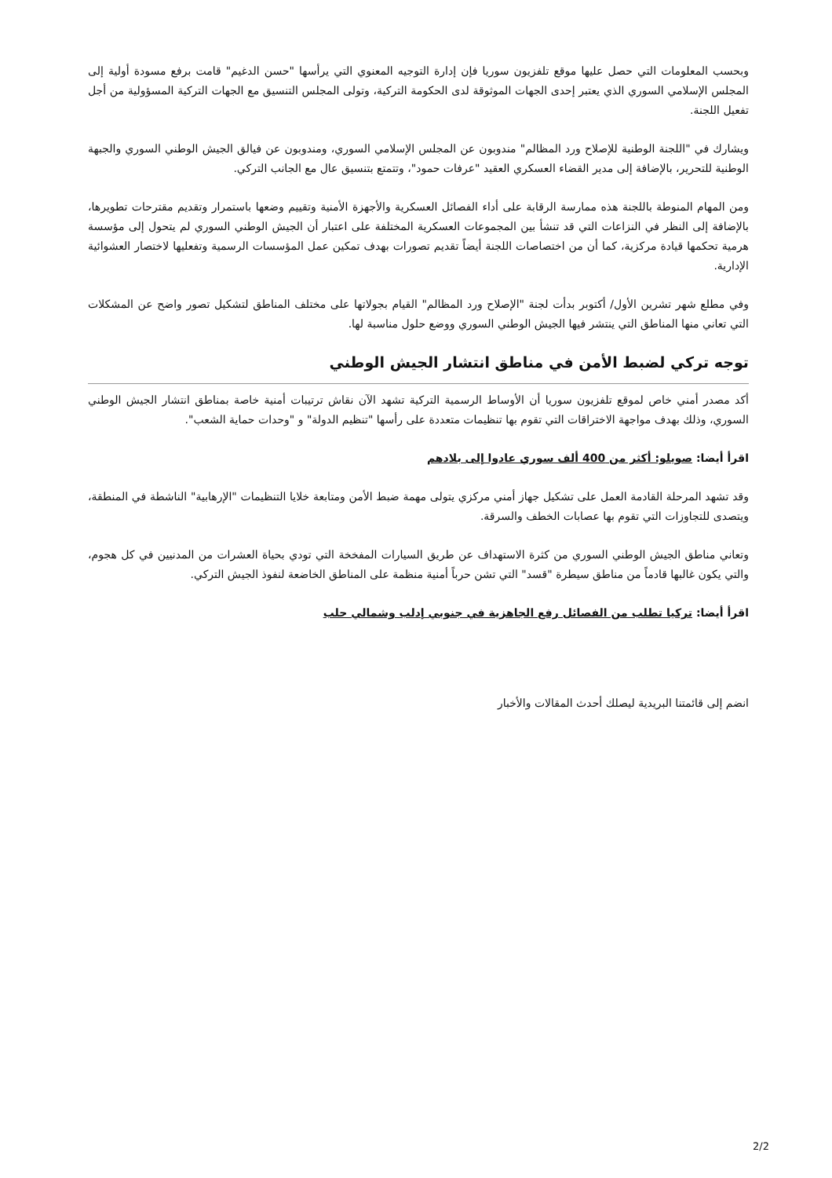وبحسب المعلومات التي حصل عليها موقع تلفزيون سوريا فإن إدارة التوجيه المعنوي التي يرأسها "حسن الدغيم" قامت برفع مسودة أولية إلى المجلس الإسلامي السوري الذي يعتبر إحدى الجهات الموثوقة لدى الحكومة التركية، وتولى المجلس التنسيق مع الجهات التركية المسؤولية من أجل تفعيل اللجنة.
ويشارك في "اللجنة الوطنية للإصلاح ورد المظالم" مندوبون عن المجلس الإسلامي السوري، ومندوبون عن فيالق الجيش الوطني السوري والجبهة الوطنية للتحرير، بالإضافة إلى مدير القضاء العسكري العقيد "عرفات حمود"، وتتمتع بتنسيق عال مع الجانب التركي.
ومن المهام المنوطة باللجنة هذه ممارسة الرقابة على أداء الفصائل العسكرية والأجهزة الأمنية وتقييم وضعها باستمرار وتقديم مقترحات تطويرها، بالإضافة إلى النظر في النزاعات التي قد تنشأ بين المجموعات العسكرية المختلفة على اعتبار أن الجيش الوطني السوري لم يتحول إلى مؤسسة هرمية تحكمها قيادة مركزية، كما أن من اختصاصات اللجنة أيضاً تقديم تصورات بهدف تمكين عمل المؤسسات الرسمية وتفعليها لاختصار العشوائية الإدارية.
وفي مطلع شهر تشرين الأول/ أكتوبر بدأت لجنة "الإصلاح ورد المظالم" القيام بجولاتها على مختلف المناطق لتشكيل تصور واضح عن المشكلات التي تعاني منها المناطق التي ينتشر فيها الجيش الوطني السوري ووضع حلول مناسبة لها.
توجه تركي لضبط الأمن في مناطق انتشار الجيش الوطني
أكد مصدر أمني خاص لموقع تلفزيون سوريا أن الأوساط الرسمية التركية تشهد الآن نقاش ترتيبات أمنية خاصة بمناطق انتشار الجيش الوطني السوري، وذلك بهدف مواجهة الاختراقات التي تقوم بها تنظيمات متعددة على رأسها "تنظيم الدولة" و "وحدات حماية الشعب".
اقرأ أيضا: صويلو: أكثر من 400 ألف سوري عادوا إلى بلادهم
وقد تشهد المرحلة القادمة العمل على تشكيل جهاز أمني مركزي يتولى مهمة ضبط الأمن ومتابعة خلايا التنظيمات "الإرهابية" الناشطة في المنطقة، ويتصدى للتجاوزات التي تقوم بها عصابات الخطف والسرقة.
وتعاني مناطق الجيش الوطني السوري من كثرة الاستهداف عن طريق السيارات المفخخة التي تودي بحياة العشرات من المدنيين في كل هجوم، والتي يكون غالبها قادماً من مناطق سيطرة "قسد" التي تشن حرباً أمنية منظمة على المناطق الخاضعة لنفوذ الجيش التركي.
اقرأ أيضا: تركيا تطلب من الفصائل رفع الجاهزية في جنوبي إدلب وشمالي حلب
انضم إلى قائمتنا البريدية ليصلك أحدث المقالات والأخبار
2/2